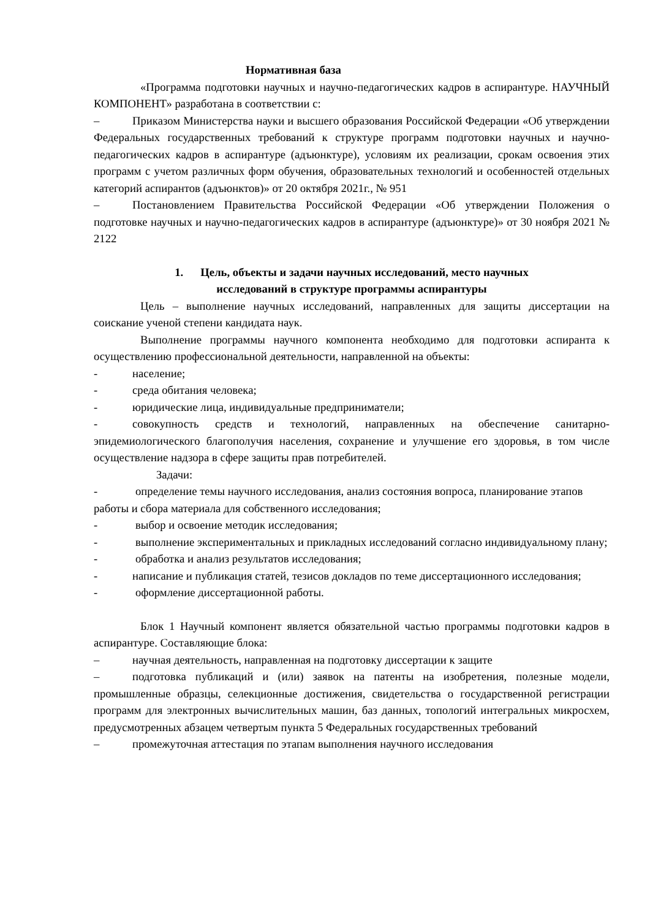Нормативная база
«Программа подготовки научных и научно-педагогических кадров в аспирантуре. НАУЧНЫЙ КОМПОНЕНТ» разработана в соответствии с:
– Приказом Министерства науки и высшего образования Российской Федерации «Об утверждении Федеральных государственных требований к структуре программ подготовки научных и научно-педагогических кадров в аспирантуре (адъюнктуре), условиям их реализации, срокам освоения этих программ с учетом различных форм обучения, образовательных технологий и особенностей отдельных категорий аспирантов (адъюнктов)» от 20 октября 2021г., № 951
– Постановлением Правительства Российской Федерации «Об утверждении Положения о подготовке научных и научно-педагогических кадров в аспирантуре (адъюнктуре)» от 30 ноября 2021 № 2122
1. Цель, объекты и задачи научных исследований, место научных
исследований в структуре программы аспирантуры
Цель – выполнение научных исследований, направленных для защиты диссертации на соискание ученой степени кандидата наук.
Выполнение программы научного компонента необходимо для подготовки аспиранта к осуществлению профессиональной деятельности, направленной на объекты:
- население;
- среда обитания человека;
- юридические лица, индивидуальные предприниматели;
- совокупность средств и технологий, направленных на обеспечение санитарно-эпидемиологического благополучия населения, сохранение и улучшение его здоровья, в том числе осуществление надзора в сфере защиты прав потребителей.
Задачи:
- определение темы научного исследования, анализ состояния вопроса, планирование этапов работы и сбора материала для собственного исследования;
- выбор и освоение методик исследования;
- выполнение экспериментальных и прикладных исследований согласно индивидуальному плану;
- обработка и анализ результатов исследования;
- написание и публикация статей, тезисов докладов по теме диссертационного исследования;
- оформление диссертационной работы.
Блок 1 Научный компонент является обязательной частью программы подготовки кадров в аспирантуре. Составляющие блока:
– научная деятельность, направленная на подготовку диссертации к защите
– подготовка публикаций и (или) заявок на патенты на изобретения, полезные модели, промышленные образцы, селекционные достижения, свидетельства о государственной регистрации программ для электронных вычислительных машин, баз данных, топологий интегральных микросхем, предусмотренных абзацем четвертым пункта 5 Федеральных государственных требований
– промежуточная аттестация по этапам выполнения научного исследования